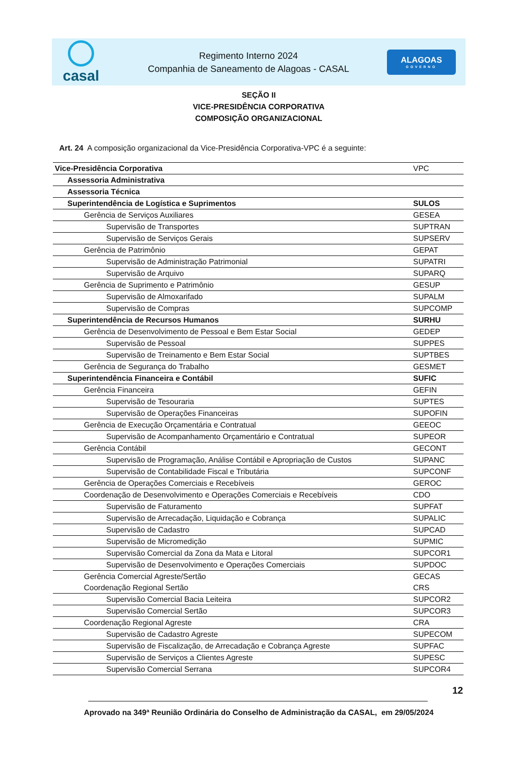casal
Regimento Interno 2024
Companhia de Saneamento de Alagoas - CASAL
ALAGOAS
GOVERNO
SEÇÃO II
VICE-PRESIDÊNCIA CORPORATIVA
COMPOSIÇÃO ORGANIZACIONAL
Art. 24 A composição organizacional da Vice-Presidência Corporativa-VPC é a seguinte:
| Vice-Presidência Corporativa | VPC |
| Assessoria Administrativa | |
| Assessoria Técnica | |
| Superintendência de Logística e Suprimentos | SULOS |
| Gerência de Serviços Auxiliares | GESEA |
| Supervisão de Transportes | SUPTRAN |
| Supervisão de Serviços Gerais | SUPSERV |
| Gerência de Patrimônio | GEPAT |
| Supervisão de Administração Patrimonial | SUPATRI |
| Supervisão de Arquivo | SUPARQ |
| Gerência de Suprimento e Patrimônio | GESUP |
| Supervisão de Almoxarifado | SUPALM |
| Supervisão de Compras | SUPCOMP |
| Superintendência de Recursos Humanos | SURHU |
| Gerência de Desenvolvimento de Pessoal e Bem Estar Social | GEDEP |
| Supervisão de Pessoal | SUPPES |
| Supervisão de Treinamento e Bem Estar Social | SUPTBES |
| Gerência de Segurança do Trabalho | GESMET |
| Superintendência Financeira e Contábil | SUFIC |
| Gerência Financeira | GEFIN |
| Supervisão de Tesouraria | SUPTES |
| Supervisão de Operações Financeiras | SUPOFIN |
| Gerência de Execução Orçamentária e Contratual | GEEOC |
| Supervisão de Acompanhamento Orçamentário e Contratual | SUPEOR |
| Gerência Contábil | GECONT |
| Supervisão de Programação, Análise Contábil e Apropriação de Custos | SUPANC |
| Supervisão de Contabilidade Fiscal e Tributária | SUPCONF |
| Gerência de Operações Comerciais e Recebíveis | GEROC |
| Coordenação de Desenvolvimento e Operações Comerciais e Recebíveis | CDO |
| Supervisão de Faturamento | SUPFAT |
| Supervisão de Arrecadação, Liquidação e Cobrança | SUPALIC |
| Supervisão de Cadastro | SUPCAD |
| Supervisão de Micromedição | SUPMIC |
| Supervisão Comercial da Zona da Mata e Litoral | SUPCOR1 |
| Supervisão de Desenvolvimento e Operações Comerciais | SUPDOC |
| Gerência Comercial Agreste/Sertão | GECAS |
| Coordenação Regional Sertão | CRS |
| Supervisão Comercial Bacia Leiteira | SUPCOR2 |
| Supervisão Comercial Sertão | SUPCOR3 |
| Coordenação Regional Agreste | CRA |
| Supervisão de Cadastro Agreste | SUPECOM |
| Supervisão de Fiscalização, de Arrecadação e Cobrança Agreste | SUPFAC |
| Supervisão de Serviços a Clientes Agreste | SUPESC |
| Supervisão Comercial Serrana | SUPCOR4 |
12
Aprovado na 349ª Reunião Ordinária do Conselho de Administração da CASAL, em 29/05/2024